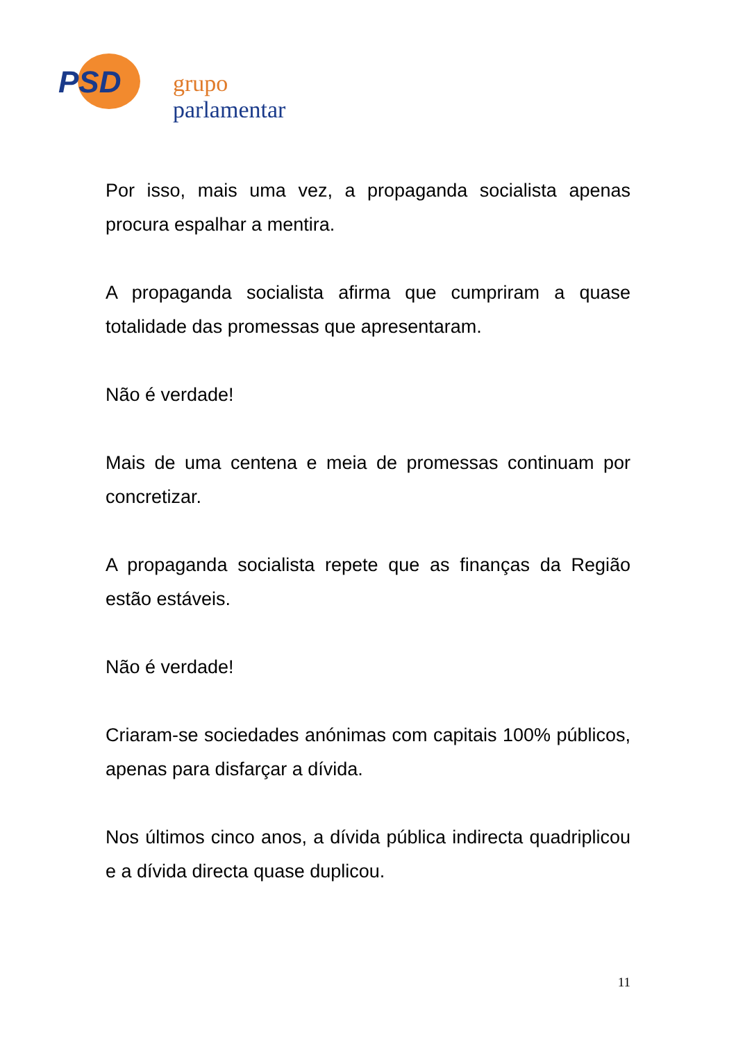PSD grupo parlamentar
Por isso, mais uma vez, a propaganda socialista apenas procura espalhar a mentira.
A propaganda socialista afirma que cumpriram a quase totalidade das promessas que apresentaram.
Não é verdade!
Mais de uma centena e meia de promessas continuam por concretizar.
A propaganda socialista repete que as finanças da Região estão estáveis.
Não é verdade!
Criaram-se sociedades anónimas com capitais 100% públicos, apenas para disfarçar a dívida.
Nos últimos cinco anos, a dívida pública indirecta quadriplicou e a dívida directa quase duplicou.
11